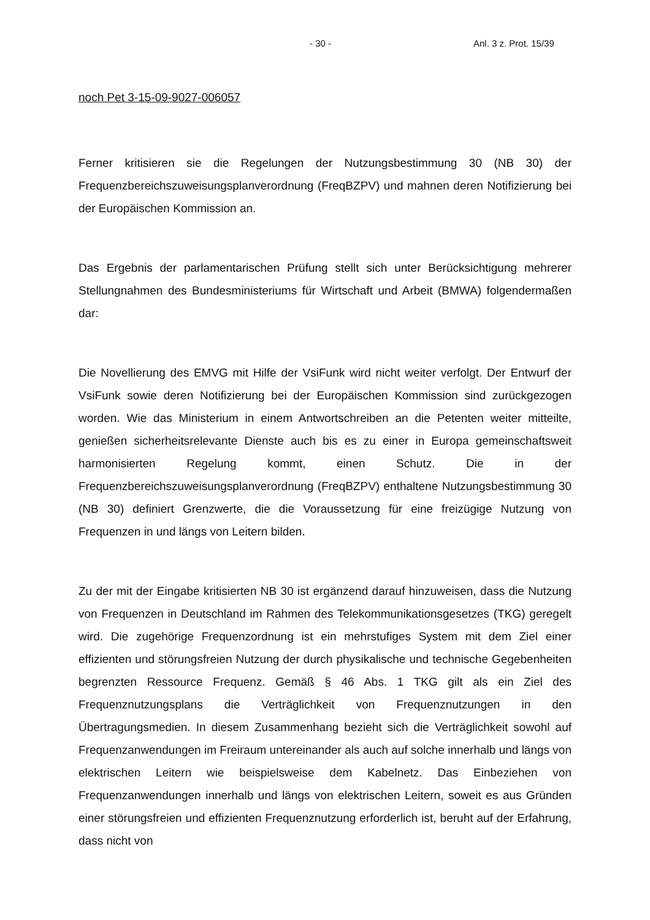- 30 - Anl. 3 z. Prot. 15/39
noch Pet 3-15-09-9027-006057
Ferner kritisieren sie die Regelungen der Nutzungsbestimmung 30 (NB 30) der Frequenzbereichszuweisungsplanverordnung (FreqBZPV) und mahnen deren Notifizierung bei der Europäischen Kommission an.
Das Ergebnis der parlamentarischen Prüfung stellt sich unter Berücksichtigung mehrerer Stellungnahmen des Bundesministeriums für Wirtschaft und Arbeit (BMWA) folgendermaßen dar:
Die Novellierung des EMVG mit Hilfe der VsiFunk wird nicht weiter verfolgt. Der Entwurf der VsiFunk sowie deren Notifizierung bei der Europäischen Kommission sind zurückgezogen worden. Wie das Ministerium in einem Antwortschreiben an die Petenten weiter mitteilte, genießen sicherheitsrelevante Dienste auch bis es zu einer in Europa gemeinschaftsweit harmonisierten Regelung kommt, einen Schutz. Die in der Frequenzbereichszuweisungsplanverordnung (FreqBZPV) enthaltene Nutzungsbestimmung 30 (NB 30) definiert Grenzwerte, die die Voraussetzung für eine freizügige Nutzung von Frequenzen in und längs von Leitern bilden.
Zu der mit der Eingabe kritisierten NB 30 ist ergänzend darauf hinzuweisen, dass die Nutzung von Frequenzen in Deutschland im Rahmen des Telekommunikationsgesetzes (TKG) geregelt wird. Die zugehörige Frequenzordnung ist ein mehrstufiges System mit dem Ziel einer effizienten und störungsfreien Nutzung der durch physikalische und technische Gegebenheiten begrenzten Ressource Frequenz. Gemäß § 46 Abs. 1 TKG gilt als ein Ziel des Frequenznutzungsplans die Verträglichkeit von Frequenznutzungen in den Übertragungsmedien. In diesem Zusammenhang bezieht sich die Verträglichkeit sowohl auf Frequenzanwendungen im Freiraum untereinander als auch auf solche innerhalb und längs von elektrischen Leitern wie beispielsweise dem Kabelnetz. Das Einbeziehen von Frequenzanwendungen innerhalb und längs von elektrischen Leitern, soweit es aus Gründen einer störungsfreien und effizienten Frequenznutzung erforderlich ist, beruht auf der Erfahrung, dass nicht von